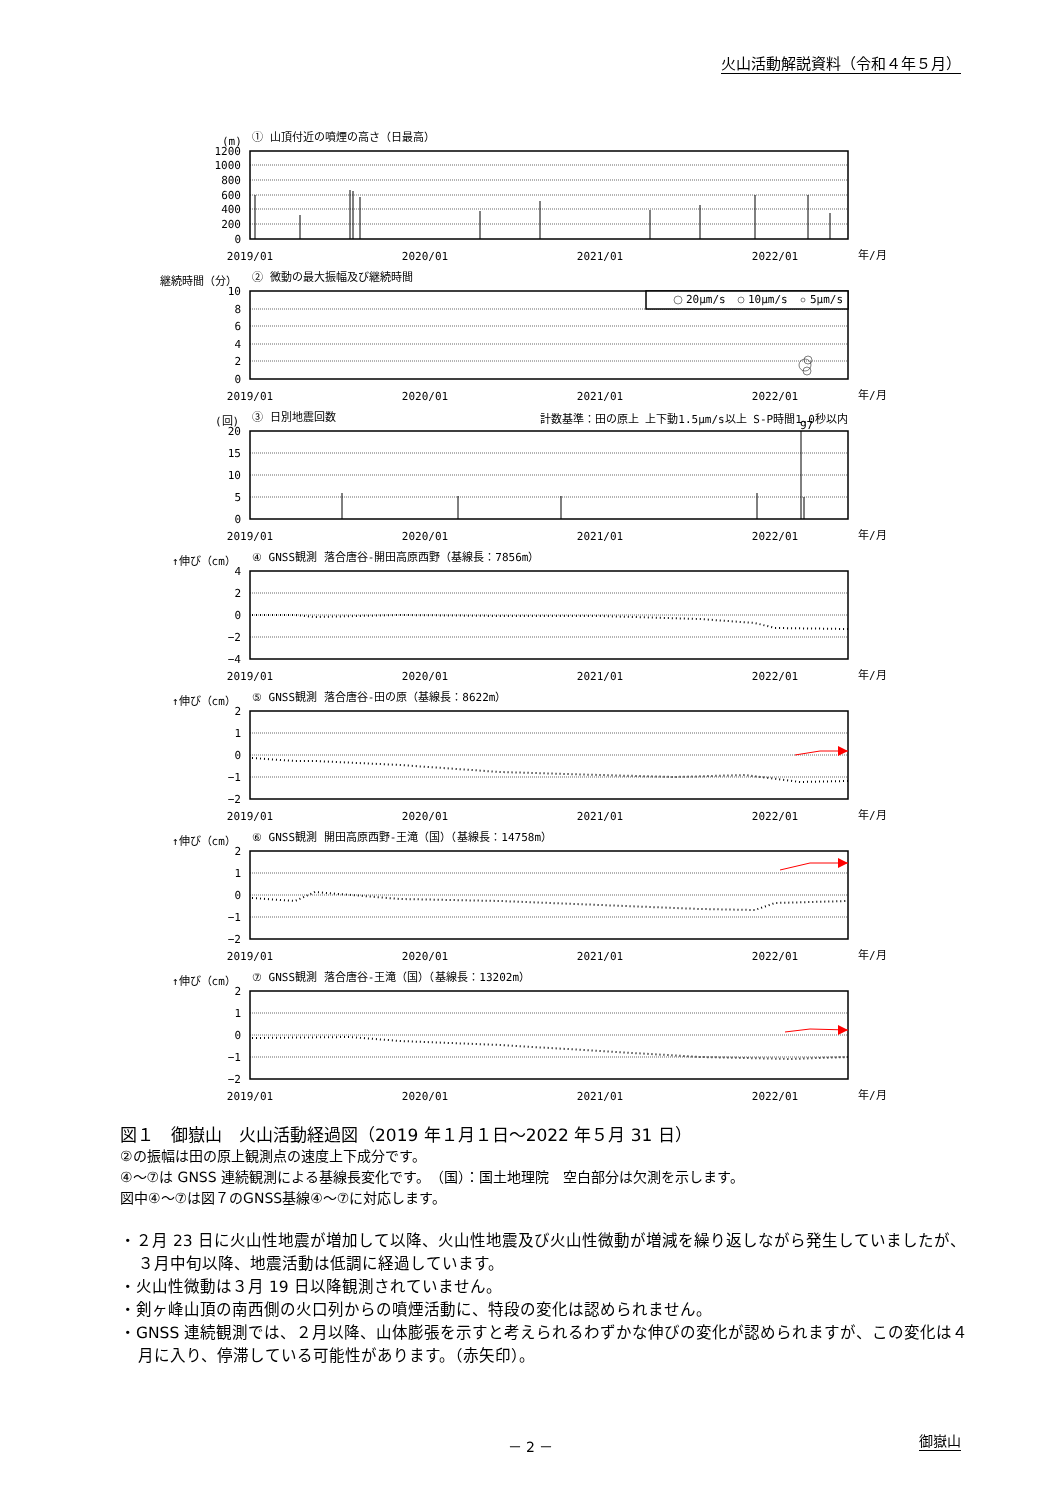火山活動解説資料（令和４年５月）
(m)
① 山頂付近の噴煙の高さ（日最高）
1200
1000
800
600
400
200
0
2019/01
2020/01
2021/01
2022/01
年/月
継続時間（分）
② 微動の最大振幅及び継続時間
20μm/s
10μm/s
5μm/s
10
8
6
4
2
0
2019/01
2020/01
2021/01
2022/01
年/月
(回)
③ 日別地震回数
計数基準：田の原上 上下動1.5μm/s以上 S-P時間1.0秒以内
97
20
15
10
5
0
2019/01
2020/01
2021/01
2022/01
年/月
↑伸び（cm）
④ GNSS観測 落合唐谷-開田高原西野（基線長：7856m）
4
2
0
−2
−4
2019/01
2020/01
2021/01
2022/01
年/月
↑伸び（cm）
⑤ GNSS観測 落合唐谷-田の原（基線長：8622m）
2
1
0
−1
−2
2019/01
2020/01
2021/01
2022/01
年/月
↑伸び（cm）
⑥ GNSS観測 開田高原西野-王滝（国）（基線長：14758m）
2
1
0
−1
−2
2019/01
2020/01
2021/01
2022/01
年/月
↑伸び（cm）
⑦ GNSS観測 落合唐谷-王滝（国）（基線長：13202m）
2
1
0
−1
−2
2019/01
2020/01
2021/01
2022/01
年/月
図１　御嶽山　火山活動経過図（2019 年１月１日～2022 年５月 31 日）
②の振幅は田の原上観測点の速度上下成分です。
④～⑦は GNSS 連続観測による基線長変化です。　（国）：国土地理院　空白部分は欠測を示します。
図中④～⑦は図７のGNSS基線④～⑦に対応します。
・２月 23 日に火山性地震が増加して以降、火山性地震及び火山性微動が増減を繰り返しながら発生していましたが、３月中旬以降、地震活動は低調に経過しています。
・火山性微動は３月 19 日以降観測されていません。
・剣ヶ峰山頂の南西側の火口列からの噴煙活動に、特段の変化は認められません。
・GNSS 連続観測では、２月以降、山体膨張を示すと考えられるわずかな伸びの変化が認められますが、この変化は４月に入り、停滞している可能性があります。（赤矢印）。
－ 2 － 御嶽山